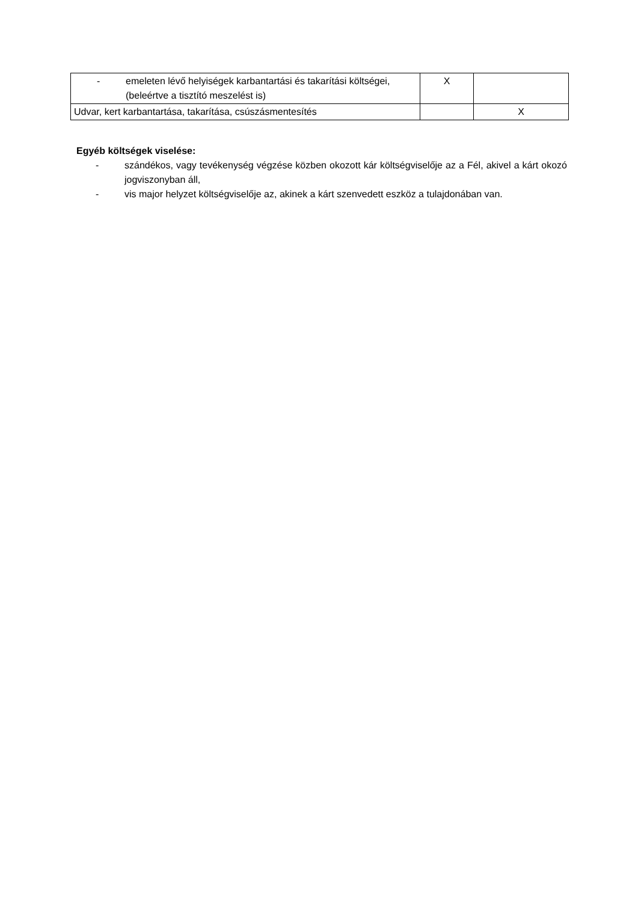| - emeleten lévő helyiségek karbantartási és takarítási költségei, (beleértve a tisztító meszelést is) | X | |
| Udvar, kert karbantartása, takarítása, csúszásmentesítés | | X |
Egyéb költségek viselése:
- szándékos, vagy tevékenység végzése közben okozott kár költségviselője az a Fél, akivel a kárt okozó jogviszonyban áll,
- vis major helyzet költségviselője az, akinek a kárt szenvedett eszköz a tulajdonában van.